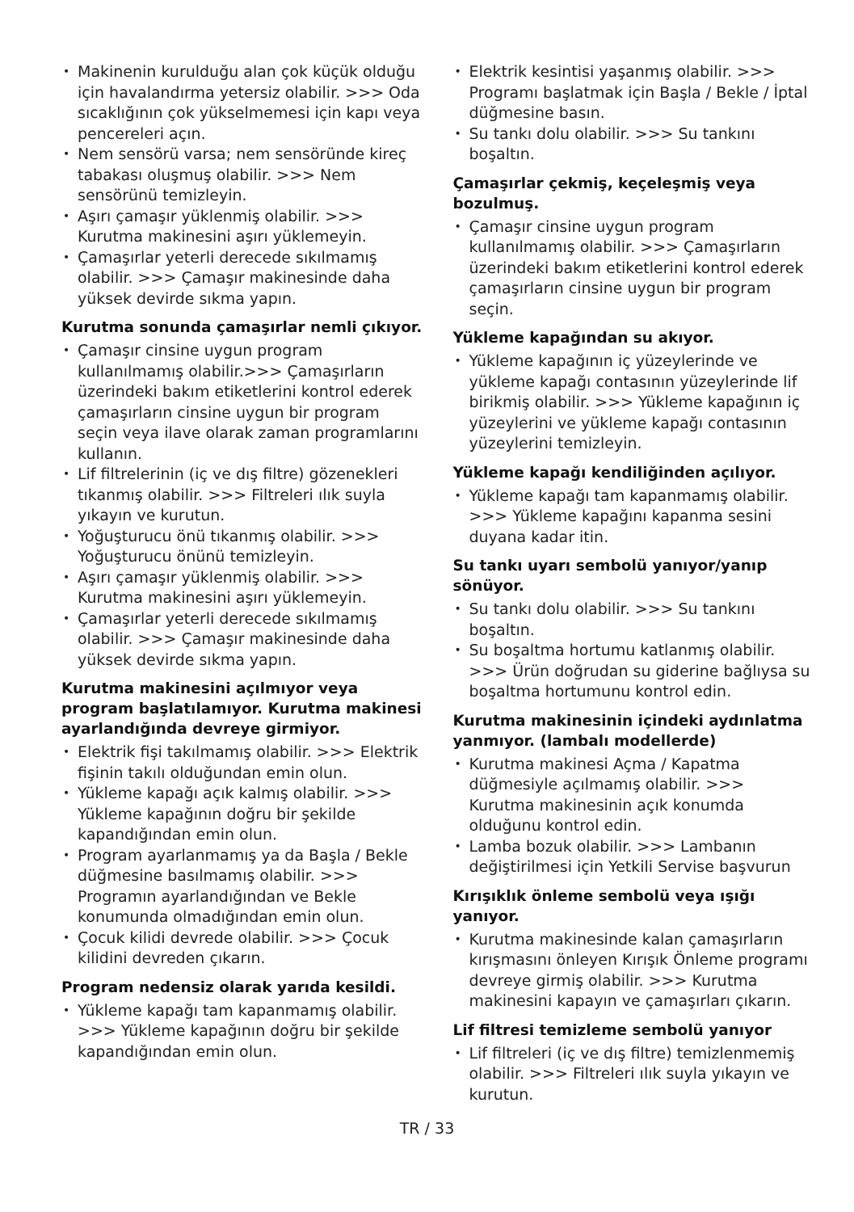Makinenin kurulduğu alan çok küçük olduğu için havalandırma yetersiz olabilir. >>> Oda sıcaklığının çok yükselmemesi için kapı veya pencereleri açın.
Nem sensörü varsa; nem sensöründe kireç tabakası oluşmuş olabilir. >>> Nem sensörünü temizleyin.
Aşırı çamaşır yüklenmiş olabilir. >>> Kurutma makinesini aşırı yüklemeyin.
Çamaşırlar yeterli derecede sıkılmamış olabilir. >>> Çamaşır makinesinde daha yüksek devirde sıkma yapın.
Kurutma sonunda çamaşırlar nemli çıkıyor.
Çamaşır cinsine uygun program kullanılmamış olabilir.>>> Çamaşırların üzerindeki bakım etiketlerini kontrol ederek çamaşırların cinsine uygun bir program seçin veya ilave olarak zaman programlarını kullanın.
Lif filtrelerinin (iç ve dış filtre) gözenekleri tıkanmış olabilir. >>> Filtreleri ılık suyla yıkayın ve kurutun.
Yoğuşturucu önü tıkanmış olabilir. >>> Yoğuşturucu önünü temizleyin.
Aşırı çamaşır yüklenmiş olabilir. >>> Kurutma makinesini aşırı yüklemeyin.
Çamaşırlar yeterli derecede sıkılmamış olabilir. >>> Çamaşır makinesinde daha yüksek devirde sıkma yapın.
Kurutma makinesini açılmıyor veya program başlatılamıyor. Kurutma makinesi ayarlandığında devreye girmiyor.
Elektrik fişi takılmamış olabilir. >>> Elektrik fişinin takılı olduğundan emin olun.
Yükleme kapağı açık kalmış olabilir. >>> Yükleme kapağının doğru bir şekilde kapandığından emin olun.
Program ayarlanmamış ya da Başla / Bekle düğmesine basılmamış olabilir. >>> Programın ayarlandığından ve Bekle konumunda olmadığından emin olun.
Çocuk kilidi devrede olabilir. >>> Çocuk kilidini devreden çıkarın.
Program nedensiz olarak yarıda kesildi.
Yükleme kapağı tam kapanmamış olabilir. >>> Yükleme kapağının doğru bir şekilde kapandığından emin olun.
Elektrik kesintisi yaşanmış olabilir. >>> Programı başlatmak için Başla / Bekle / İptal düğmesine basın.
Su tankı dolu olabilir. >>> Su tankını boşaltın.
Çamaşırlar çekmiş, keçeleşmiş veya bozulmuş.
Çamaşır cinsine uygun program kullanılmamış olabilir. >>> Çamaşırların üzerindeki bakım etiketlerini kontrol ederek çamaşırların cinsine uygun bir program seçin.
Yükleme kapağından su akıyor.
Yükleme kapağının iç yüzeylerinde ve yükleme kapağı contasının yüzeylerinde lif birikmiş olabilir. >>> Yükleme kapağının iç yüzeylerini ve yükleme kapağı contasının yüzeylerini temizleyin.
Yükleme kapağı kendiliğinden açılıyor.
Yükleme kapağı tam kapanmamış olabilir. >>> Yükleme kapağını kapanma sesini duyana kadar itin.
Su tankı uyarı sembolü yanıyor/yanıp sönüyor.
Su tankı dolu olabilir. >>> Su tankını boşaltın.
Su boşaltma hortumu katlanmış olabilir. >>> Ürün doğrudan su giderine bağlıysa su boşaltma hortumunu kontrol edin.
Kurutma makinesinin içindeki aydınlatma yanmıyor. (lambalı modellerde)
Kurutma makinesi Açma / Kapatma düğmesiyle açılmamış olabilir. >>> Kurutma makinesinin açık konumda olduğunu kontrol edin.
Lamba bozuk olabilir. >>> Lambanın değiştirilmesi için Yetkili Servise başvurun
Kırışıklık önleme sembolü veya ışığı yanıyor.
Kurutma makinesinde kalan çamaşırların kırışmasını önleyen Kırışık Önleme programı devreye girmiş olabilir. >>> Kurutma makinesini kapayın ve çamaşırları çıkarın.
Lif filtresi temizleme sembolü yanıyor
Lif filtreleri (iç ve dış filtre) temizlenmemiş olabilir. >>> Filtreleri ılık suyla yıkayın ve kurutun.
TR / 33